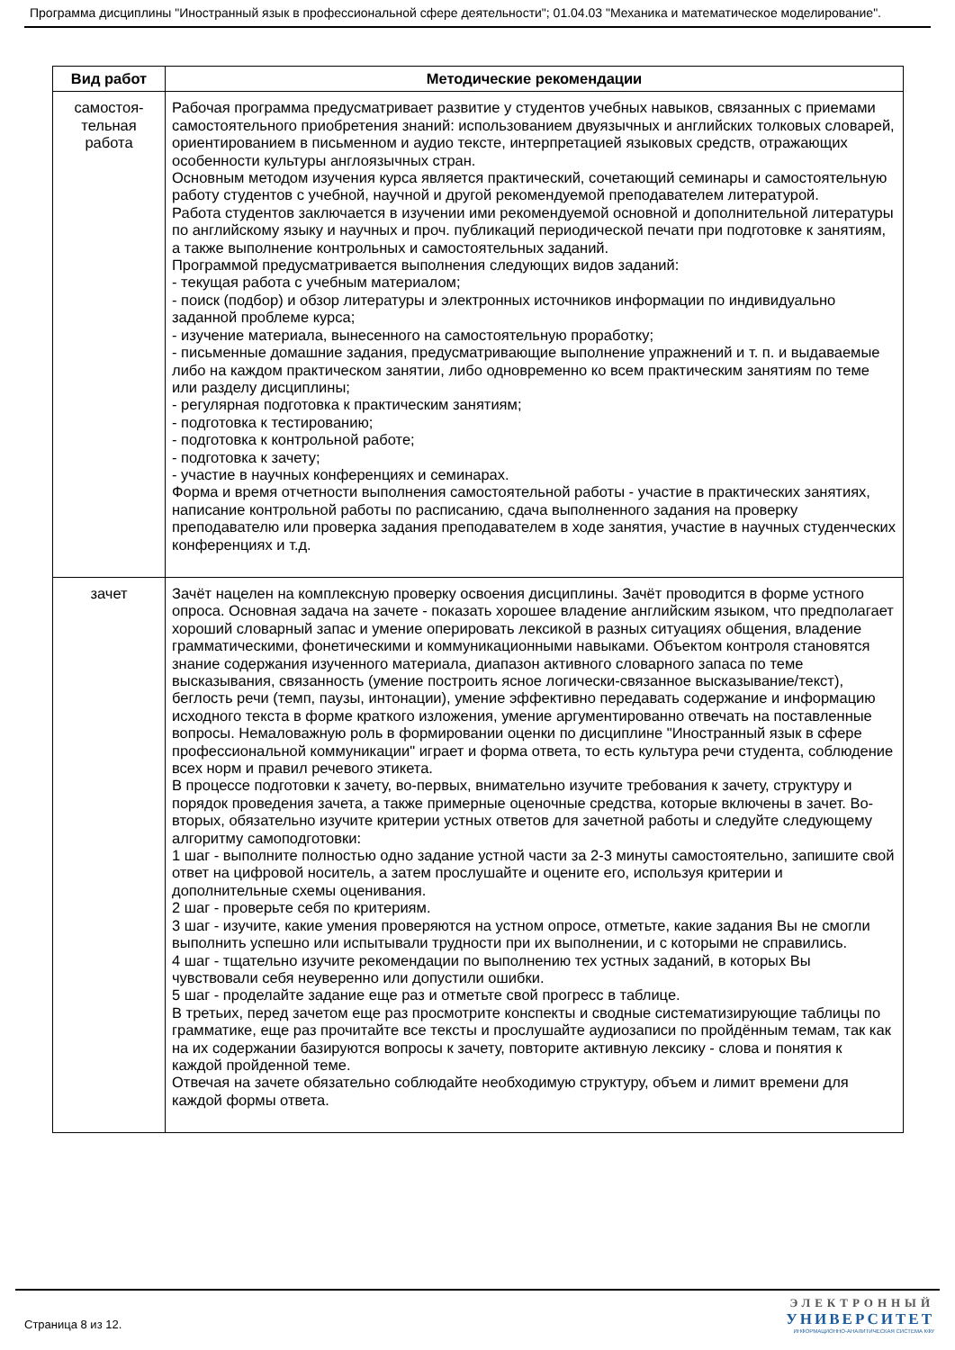Программа дисциплины "Иностранный язык в профессиональной сфере деятельности"; 01.04.03 "Механика и математическое моделирование".
| Вид работ | Методические рекомендации |
| --- | --- |
| самостоя- тельная работа | Рабочая программа предусматривает развитие у студентов учебных навыков, связанных с приемами самостоятельного приобретения знаний: использованием двуязычных и английских толковых словарей, ориентированием в письменном и аудио тексте, интерпретацией языковых средств, отражающих особенности культуры англоязычных стран. Основным методом изучения курса является практический, сочетающий семинары и самостоятельную работу студентов с учебной, научной и другой рекомендуемой преподавателем литературой. Работа студентов заключается в изучении ими рекомендуемой основной и дополнительной литературы по английскому языку и научных и проч. публикаций периодической печати при подготовке к занятиям, а также выполнение контрольных и самостоятельных заданий. Программой предусматривается выполнения следующих видов заданий: - текущая работа с учебным материалом; - поиск (подбор) и обзор литературы и электронных источников информации по индивидуально заданной проблеме курса; - изучение материала, вынесенного на самостоятельную проработку; - письменные домашние задания, предусматривающие выполнение упражнений и т. п. и выдаваемые либо на каждом практическом занятии, либо одновременно ко всем практическим занятиям по теме или разделу дисциплины; - регулярная подготовка к практическим занятиям; - подготовка к тестированию; - подготовка к контрольной работе; - подготовка к зачету; - участие в научных конференциях и семинарах. Форма и время отчетности выполнения самостоятельной работы - участие в практических занятиях, написание контрольной работы по расписанию, сдача выполненного задания на проверку преподавателю или проверка задания преподавателем в ходе занятия, участие в научных студенческих конференциях и т.д. |
| зачет | Зачёт нацелен на комплексную проверку освоения дисциплины. Зачёт проводится в форме устного опроса. Основная задача на зачете - показать хорошее владение английским языком, что предполагает хороший словарный запас и умение оперировать лексикой в разных ситуациях общения, владение грамматическими, фонетическими и коммуникационными навыками. Объектом контроля становятся знание содержания изученного материала, диапазон активного словарного запаса по теме высказывания, связанность (умение построить ясное логически-связанное высказывание/текст), беглость речи (темп, паузы, интонации), умение эффективно передавать содержание и информацию исходного текста в форме краткого изложения, умение аргументированно отвечать на поставленные вопросы. Немаловажную роль в формировании оценки по дисциплине "Иностранный язык в сфере профессиональной коммуникации" играет и форма ответа, то есть культура речи студента, соблюдение всех норм и правил речевого этикета. В процессе подготовки к зачету, во-первых, внимательно изучите требования к зачету, структуру и порядок проведения зачета, а также примерные оценочные средства, которые включены в зачет. Во-вторых, обязательно изучите критерии устных ответов для зачетной работы и следуйте следующему алгоритму самоподготовки: 1 шаг - выполните полностью одно задание устной части за 2-3 минуты самостоятельно, запишите свой ответ на цифровой носитель, а затем прослушайте и оцените его, используя критерии и дополнительные схемы оценивания. 2 шаг - проверьте себя по критериям. 3 шаг - изучите, какие умения проверяются на устном опросе, отметьте, какие задания Вы не смогли выполнить успешно или испытывали трудности при их выполнении, и с которыми не справились. 4 шаг - тщательно изучите рекомендации по выполнению тех устных заданий, в которых Вы чувствовали себя неуверенно или допустили ошибки. 5 шаг - проделайте задание еще раз и отметьте свой прогресс в таблице. В третьих, перед зачетом еще раз просмотрите конспекты и сводные систематизирующие таблицы по грамматике, еще раз прочитайте все тексты и прослушайте аудиозаписи по пройдённым темам, так как на их содержании базируются вопросы к зачету, повторите активную лексику - слова и понятия к каждой пройденной теме. Отвечая на зачете обязательно соблюдайте необходимую структуру, объем и лимит времени для каждой формы ответа. |
Страница 8 из 12.
ЭЛЕКТРОННЫЙ
УНИВЕРСИТЕТ
ИНФОРМАЦИОННО-АНАЛИТИЧЕСКАЯ СИСТЕМА КФУ